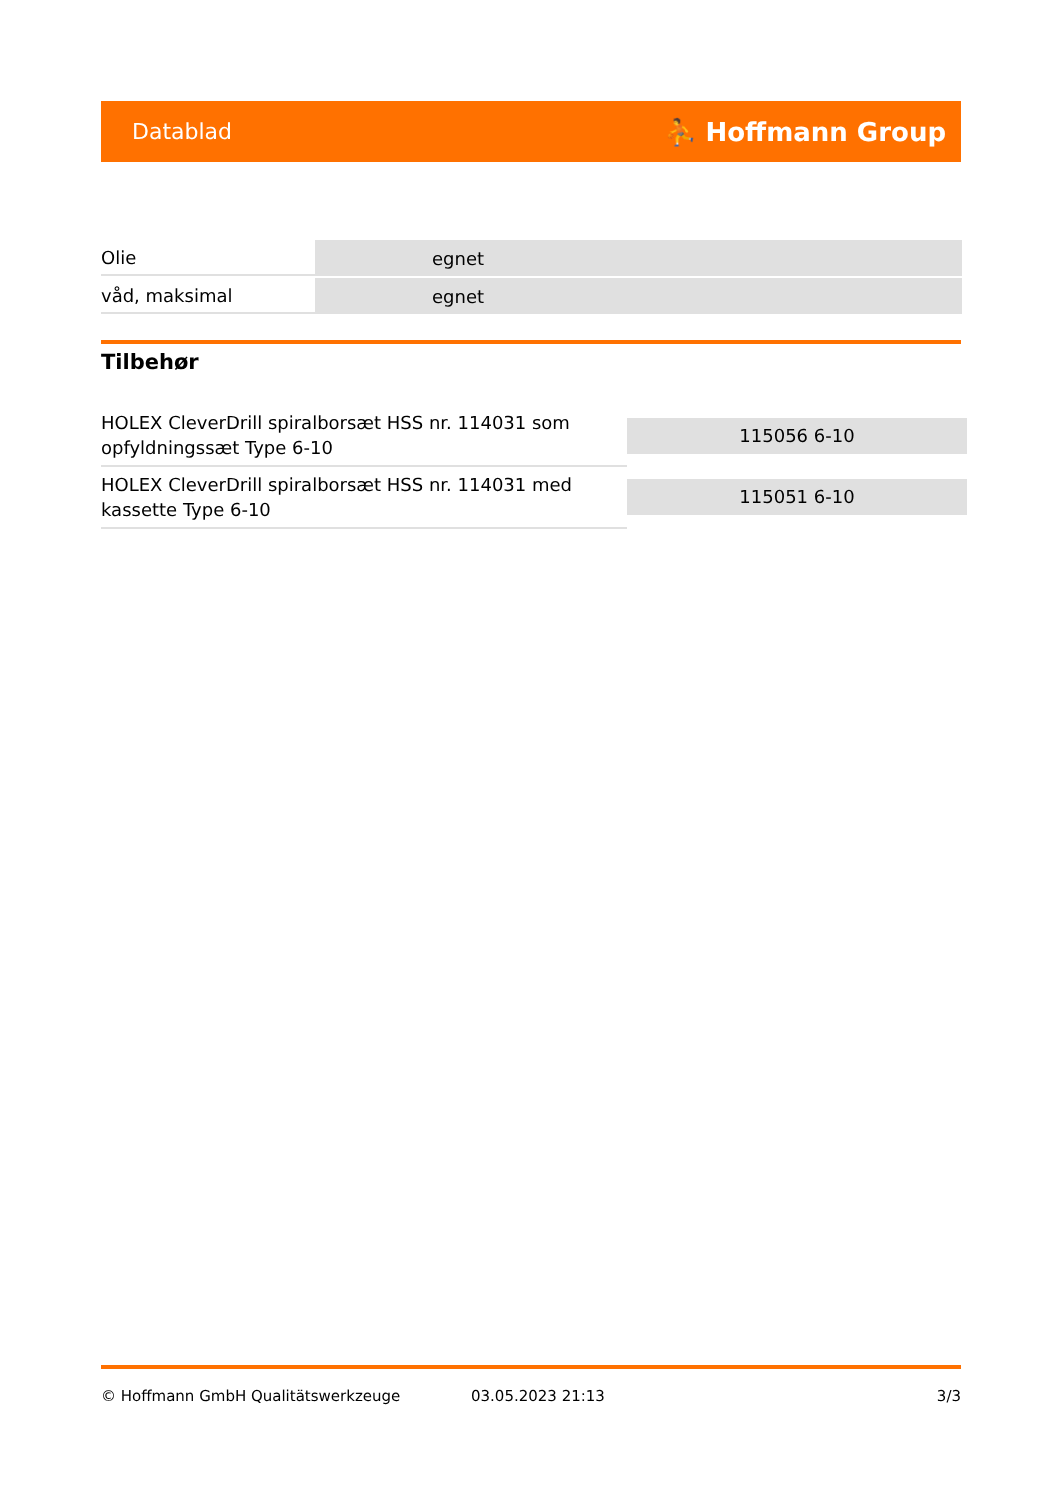Datablad ⛹ Hoffmann Group
| Olie | egnet |
| våd, maksimal | egnet |
Tilbehør
| HOLEX CleverDrill spiralborsæt HSS nr. 114031 som opfyldningssæt Type 6-10 | 115056 6-10 |
| HOLEX CleverDrill spiralborsæt HSS nr. 114031 med kassette Type 6-10 | 115051 6-10 |
© Hoffmann GmbH Qualitätswerkzeuge 03.05.2023 21:13 3/3